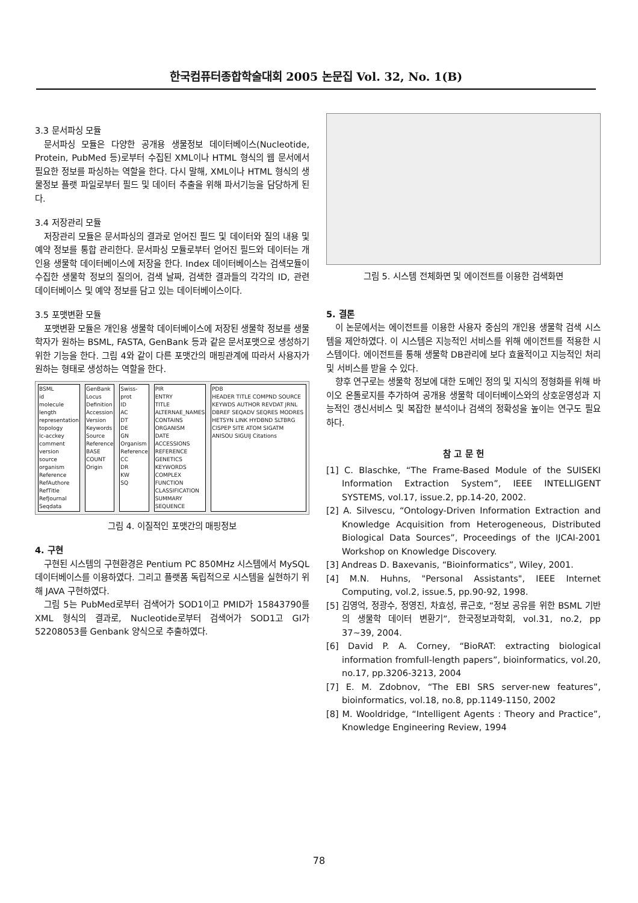한국컴퓨터종합학술대회 2005 논문집 Vol. 32, No. 1(B)
3.3 문서파싱 모듈
문서파싱 모듈은 다양한 공개용 생물정보 데이터베이스(Nucleotide, Protein, PubMed 등)로부터 수집된 XML이나 HTML 형식의 웹 문서에서 필요한 정보를 파싱하는 역할을 한다. 다시 말해, XML이나 HTML 형식의 생물정보 플랫 파일로부터 필드 및 데이터 추출을 위해 파서기능을 담당하게 된다.
3.4 저장관리 모듈
저장관리 모듈은 문서파싱의 결과로 얻어진 필드 및 데이터와 질의 내용 및 예약 정보를 통합 관리한다. 문서파싱 모듈로부터 얻어진 필드와 데이터는 개인용 생물학 데이터베이스에 저장을 한다. Index 데이터베이스는 검색모듈이 수집한 생물학 정보의 질의어, 검색 날짜, 검색한 결과들의 각각의 ID, 관련 데이터베이스 및 예약 정보를 담고 있는 데이터베이스이다.
3.5 포맷변환 모듈
포맷변환 모듈은 개인용 생물학 데이터베이스에 저장된 생물학 정보를 생물학자가 원하는 BSML, FASTA, GenBank 등과 같은 문서포맷으로 생성하기 위한 기능을 한다. 그림 4와 같이 다른 포맷간의 매핑관계에 따라서 사용자가 원하는 형태로 생성하는 역할을 한다.
BSML
id
molecule
length
representation
topology
lc-acckey
comment
version
source
organism
Reference
RefAuthore
RefTitle
RefJournal
Seqdata
GenBank
Locus
Definition
Accession
Version
Keywords
Source
Reference
BASE COUNT
Origin
Swiss-prot
ID
AC
DT
DE
GN
Organism
Reference
CC
DR
KW
SQ
PIR
ENTRY
TITLE
ALTERNAE_NAMES
CONTAINS
ORGANISM
DATE
ACCESSIONS
REFERENCE
GENETICS
KEYWORDS
COMPLEX
FUNCTION
CLASSIFICATION
SUMMARY
SEQUENCE
PDB
HEADER TITLE COMPND SOURCE KEYWDS AUTHOR REVDAT JRNL DBREF SEQADV SEQRES MODRES HETSYN LINK HYDBND SLTBRG CISPEP SITE ATOM SIGATM ANISOU SIGUIJ Citations
그림 4. 이질적인 포맷간의 매핑정보
4. 구현
구현된 시스템의 구현환경은 Pentium PC 850MHz 시스템에서 MySQL 데이터베이스를 이용하였다. 그리고 플랫폼 독립적으로 시스템을 실현하기 위해 JAVA 구현하였다.
그림 5는 PubMed로부터 검색어가 SOD1이고 PMID가 15843790를 XML 형식의 결과로, Nucleotide로부터 검색어가 SOD1고 GI가 52208053를 Genbank 양식으로 추출하였다.
그림 5. 시스템 전체화면 및 에이전트를 이용한 검색화면
5. 결론
이 논문에서는 에이전트를 이용한 사용자 중심의 개인용 생물학 검색 시스템을 제안하였다. 이 시스템은 지능적인 서비스를 위해 에이전트를 적용한 시스템이다. 에이전트를 통해 생물학 DB관리에 보다 효율적이고 지능적인 처리 및 서비스를 받을 수 있다.
향후 연구로는 생물학 정보에 대한 도메인 정의 및 지식의 정형화를 위해 바이오 온톨로지를 추가하여 공개용 생물학 데이터베이스와의 상호운영성과 지능적인 갱신서비스 및 복잡한 분석이나 검색의 정확성을 높이는 연구도 필요하다.
참 고 문 헌
[1] C. Blaschke, “The Frame-Based Module of the SUISEKI Information Extraction System”, IEEE INTELLIGENT SYSTEMS, vol.17, issue.2, pp.14-20, 2002.
[2] A. Silvescu, “Ontology-Driven Information Extraction and Knowledge Acquisition from Heterogeneous, Distributed Biological Data Sources”, Proceedings of the IJCAI-2001 Workshop on Knowledge Discovery.
[3] Andreas D. Baxevanis, “Bioinformatics”, Wiley, 2001.
[4] M.N. Huhns, "Personal Assistants", IEEE Internet Computing, vol.2, issue.5, pp.90-92, 1998.
[5] 김영억, 정광수, 정영진, 차효성, 류근호, “정보 공유를 위한 BSML 기반의 생물학 데이터 변환기”, 한국정보과학회, vol.31, no.2, pp 37~39, 2004.
[6] David P. A. Corney, “BioRAT: extracting biological information fromfull-length papers”, bioinformatics, vol.20, no.17, pp.3206-3213, 2004
[7] E. M. Zdobnov, “The EBI SRS server-new features”, bioinformatics, vol.18, no.8, pp.1149-1150, 2002
[8] M. Wooldridge, “Intelligent Agents : Theory and Practice”, Knowledge Engineering Review, 1994
78